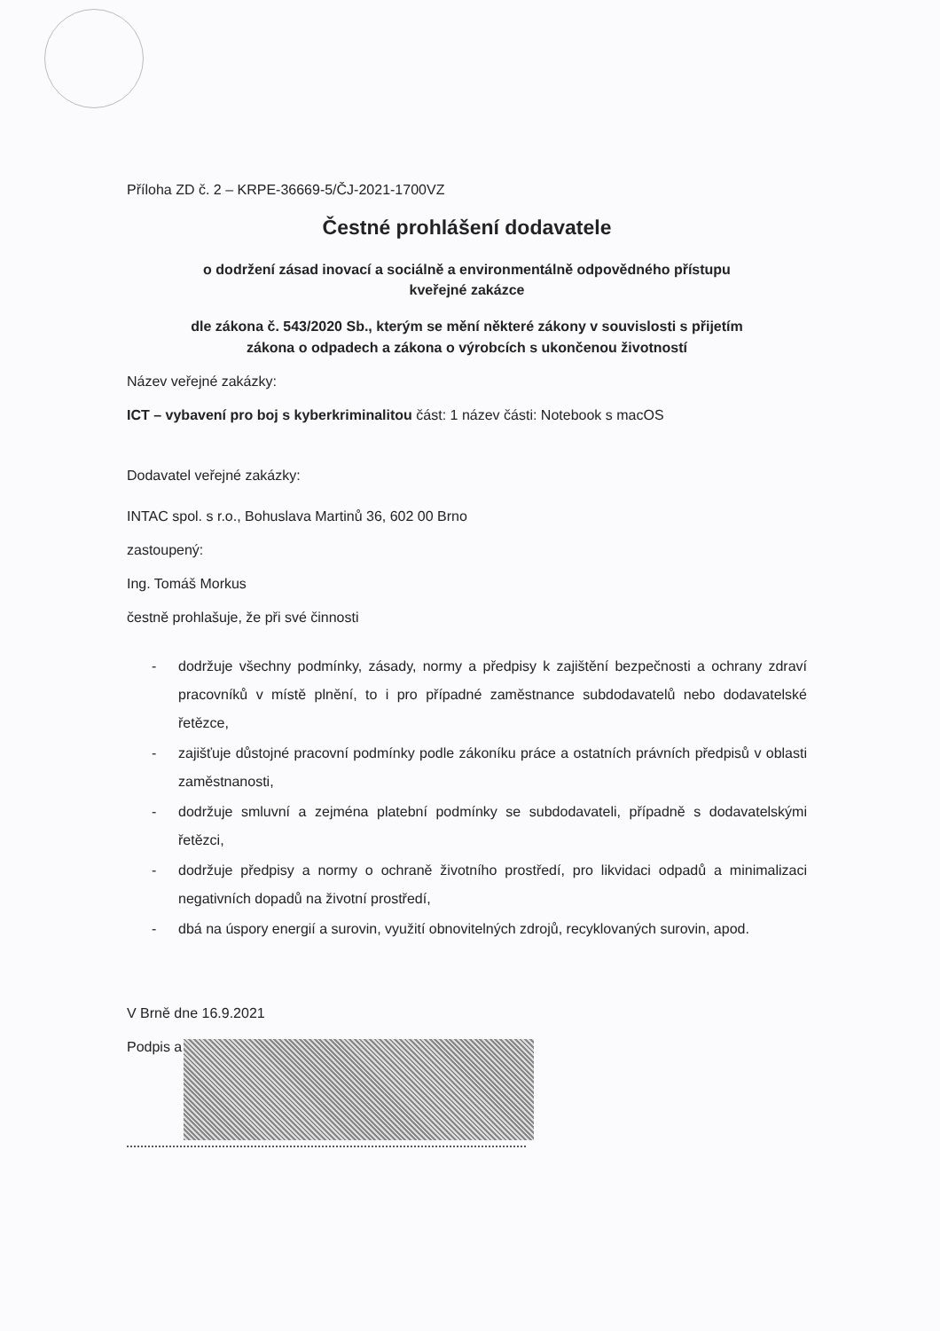Příloha ZD č. 2 – KRPE-36669-5/ČJ-2021-1700VZ
Čestné prohlášení dodavatele
o dodržení zásad inovací a sociálně a environmentálně odpovědného přístupu
kveřejné zakázce
dle zákona č. 543/2020 Sb., kterým se mění některé zákony v souvislosti s přijetím
zákona o odpadech a zákona o výrobcích s ukončenou životností
Název veřejné zakázky:
ICT – vybavení pro boj s kyberkriminalitou část: 1 název části: Notebook s macOS
Dodavatel veřejné zakázky:
INTAC spol. s r.o., Bohuslava Martinů 36, 602 00 Brno
zastoupený:
Ing. Tomáš Morkus
čestně prohlašuje, že při své činnosti
- dodržuje všechny podmínky, zásady, normy a předpisy k zajištění bezpečnosti a ochrany zdraví pracovníků v místě plnění, to i pro případné zaměstnance subdodavatelů nebo dodavatelské řetězce,
- zajišťuje důstojné pracovní podmínky podle zákoníku práce a ostatních právních předpisů v oblasti zaměstnanosti,
- dodržuje smluvní a zejména platební podmínky se subdodavateli, případně s dodavatelskými řetězci,
- dodržuje předpisy a normy o ochraně životního prostředí, pro likvidaci odpadů a minimalizaci negativních dopadů na životní prostředí,
- dbá na úspory energií a surovin, využití obnovitelných zdrojů, recyklovaných surovin, apod.
V Brně dne 16.9.2021
Podpis a